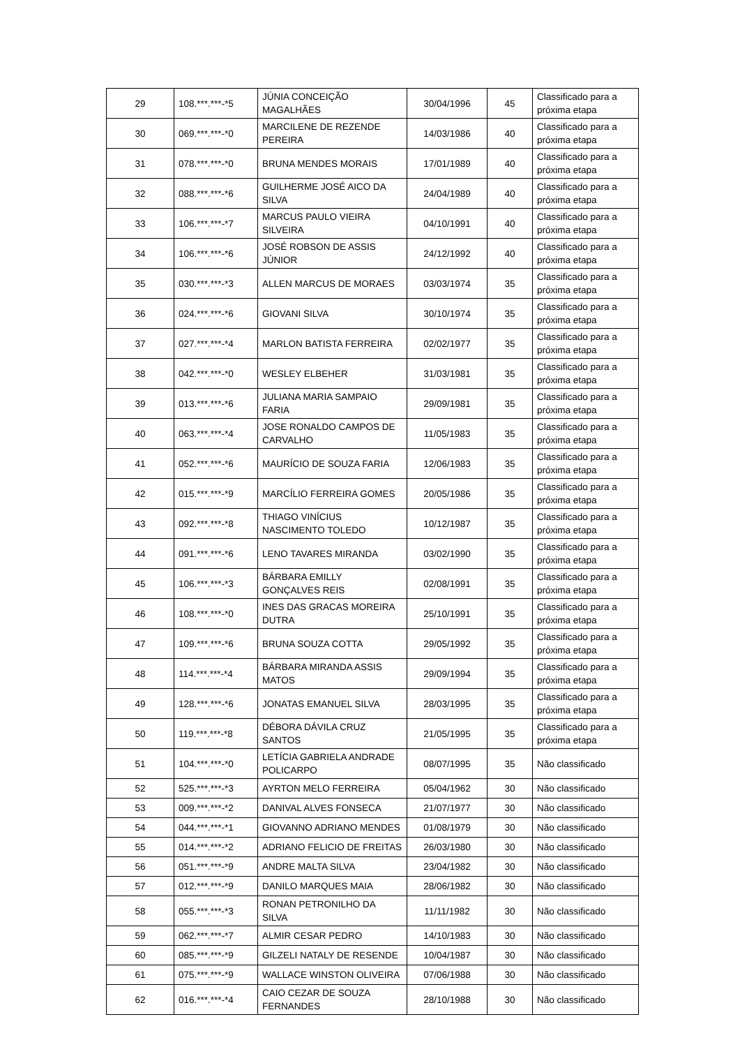| 29 | 108.***.***-*5 | JÚNIA CONCEIÇÃO MAGALHÃES | 30/04/1996 | 45 | Classificado para a próxima etapa |
| 30 | 069.***.***-*0 | MARCILENE DE REZENDE PEREIRA | 14/03/1986 | 40 | Classificado para a próxima etapa |
| 31 | 078.***.***-*0 | BRUNA MENDES MORAIS | 17/01/1989 | 40 | Classificado para a próxima etapa |
| 32 | 088.***.***-*6 | GUILHERME JOSÉ AICO DA SILVA | 24/04/1989 | 40 | Classificado para a próxima etapa |
| 33 | 106.***.***-*7 | MARCUS PAULO VIEIRA SILVEIRA | 04/10/1991 | 40 | Classificado para a próxima etapa |
| 34 | 106.***.***-*6 | JOSÉ ROBSON DE ASSIS JÚNIOR | 24/12/1992 | 40 | Classificado para a próxima etapa |
| 35 | 030.***.***-*3 | ALLEN MARCUS DE MORAES | 03/03/1974 | 35 | Classificado para a próxima etapa |
| 36 | 024.***.***-*6 | GIOVANI SILVA | 30/10/1974 | 35 | Classificado para a próxima etapa |
| 37 | 027.***.***-*4 | MARLON BATISTA FERREIRA | 02/02/1977 | 35 | Classificado para a próxima etapa |
| 38 | 042.***.***-*0 | WESLEY ELBEHER | 31/03/1981 | 35 | Classificado para a próxima etapa |
| 39 | 013.***.***-*6 | JULIANA MARIA SAMPAIO FARIA | 29/09/1981 | 35 | Classificado para a próxima etapa |
| 40 | 063.***.***-*4 | JOSE RONALDO CAMPOS DE CARVALHO | 11/05/1983 | 35 | Classificado para a próxima etapa |
| 41 | 052.***.***-*6 | MAURÍCIO DE SOUZA FARIA | 12/06/1983 | 35 | Classificado para a próxima etapa |
| 42 | 015.***.***-*9 | MARCÍLIO FERREIRA GOMES | 20/05/1986 | 35 | Classificado para a próxima etapa |
| 43 | 092.***.***-*8 | THIAGO VINÍCIUS NASCIMENTO TOLEDO | 10/12/1987 | 35 | Classificado para a próxima etapa |
| 44 | 091.***.***-*6 | LENO TAVARES MIRANDA | 03/02/1990 | 35 | Classificado para a próxima etapa |
| 45 | 106.***.***-*3 | BÁRBARA EMILLY GONÇALVES REIS | 02/08/1991 | 35 | Classificado para a próxima etapa |
| 46 | 108.***.***-*0 | INES DAS GRACAS MOREIRA DUTRA | 25/10/1991 | 35 | Classificado para a próxima etapa |
| 47 | 109.***.***-*6 | BRUNA SOUZA COTTA | 29/05/1992 | 35 | Classificado para a próxima etapa |
| 48 | 114.***.***-*4 | BÁRBARA MIRANDA ASSIS MATOS | 29/09/1994 | 35 | Classificado para a próxima etapa |
| 49 | 128.***.***-*6 | JONATAS EMANUEL SILVA | 28/03/1995 | 35 | Classificado para a próxima etapa |
| 50 | 119.***.***-*8 | DÉBORA DÁVILA CRUZ SANTOS | 21/05/1995 | 35 | Classificado para a próxima etapa |
| 51 | 104.***.***-*0 | LETÍCIA GABRIELA ANDRADE POLICARPO | 08/07/1995 | 35 | Não classificado |
| 52 | 525.***.***-*3 | AYRTON MELO FERREIRA | 05/04/1962 | 30 | Não classificado |
| 53 | 009.***.***-*2 | DANIVAL ALVES FONSECA | 21/07/1977 | 30 | Não classificado |
| 54 | 044.***.***-*1 | GIOVANNO ADRIANO MENDES | 01/08/1979 | 30 | Não classificado |
| 55 | 014.***.***-*2 | ADRIANO FELICIO DE FREITAS | 26/03/1980 | 30 | Não classificado |
| 56 | 051.***.***-*9 | ANDRE MALTA SILVA | 23/04/1982 | 30 | Não classificado |
| 57 | 012.***.***-*9 | DANILO MARQUES MAIA | 28/06/1982 | 30 | Não classificado |
| 58 | 055.***.***-*3 | RONAN PETRONILHO DA SILVA | 11/11/1982 | 30 | Não classificado |
| 59 | 062.***.***-*7 | ALMIR CESAR PEDRO | 14/10/1983 | 30 | Não classificado |
| 60 | 085.***.***-*9 | GILZELI NATALY DE RESENDE | 10/04/1987 | 30 | Não classificado |
| 61 | 075.***.***-*9 | WALLACE WINSTON OLIVEIRA | 07/06/1988 | 30 | Não classificado |
| 62 | 016.***.***-*4 | CAIO CEZAR DE SOUZA FERNANDES | 28/10/1988 | 30 | Não classificado |